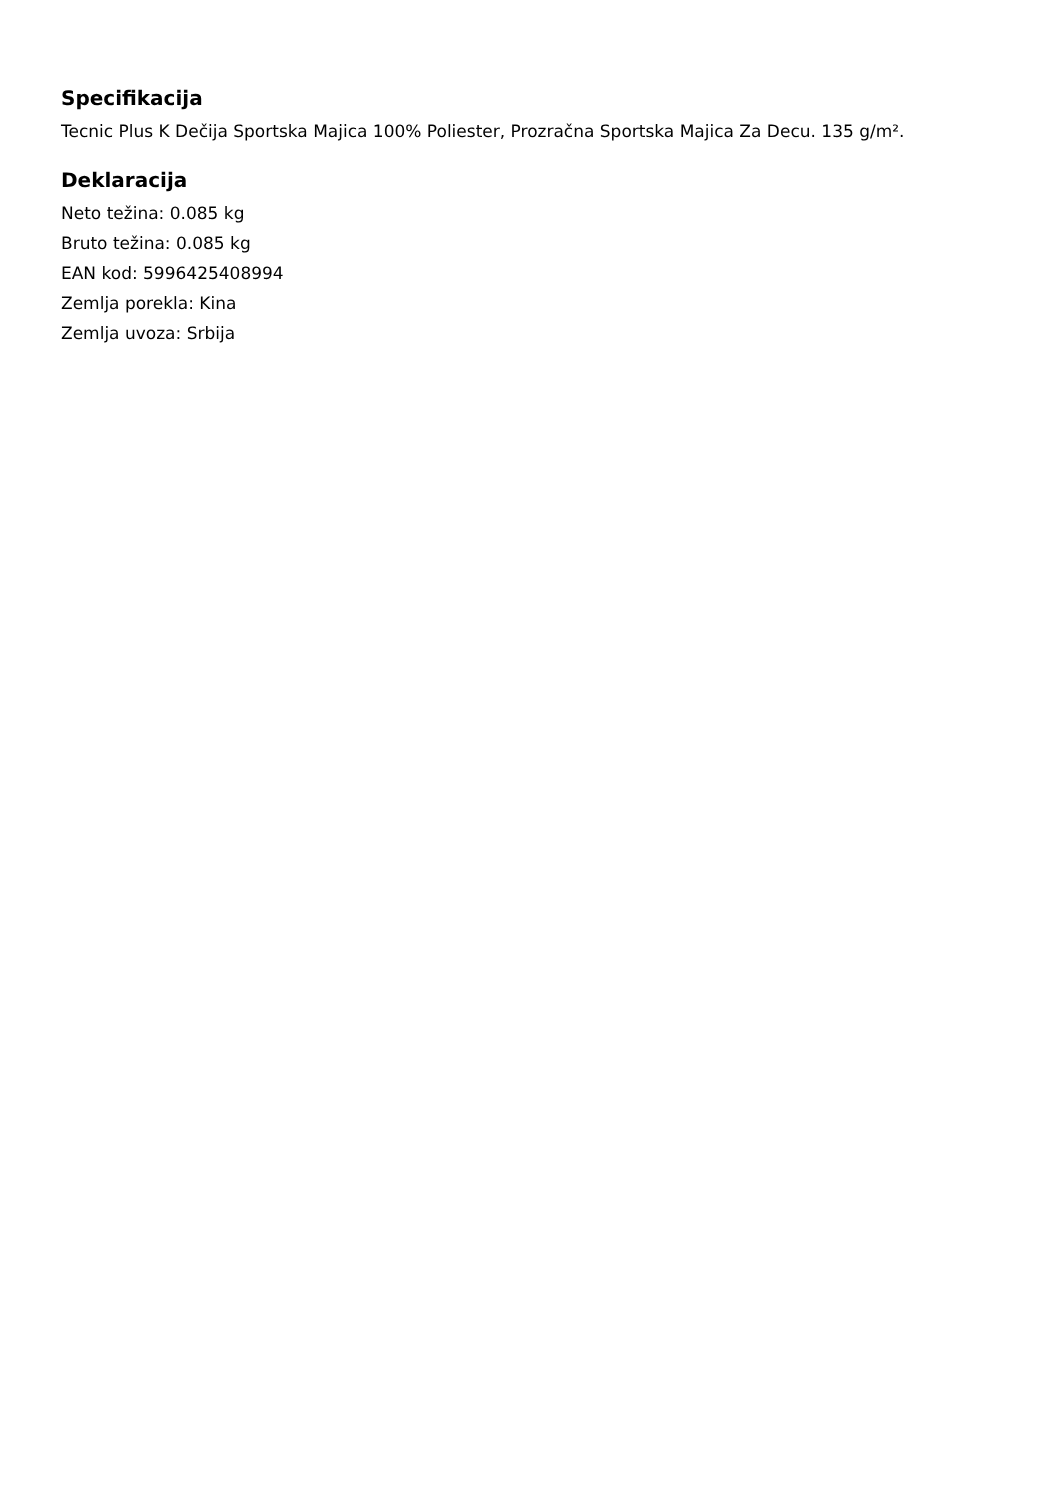Specifikacija
Tecnic Plus K Dečija Sportska Majica 100% Poliester, Prozračna Sportska Majica Za Decu. 135 g/m².
Deklaracija
Neto težina: 0.085 kg
Bruto težina: 0.085 kg
EAN kod: 5996425408994
Zemlja porekla: Kina
Zemlja uvoza: Srbija